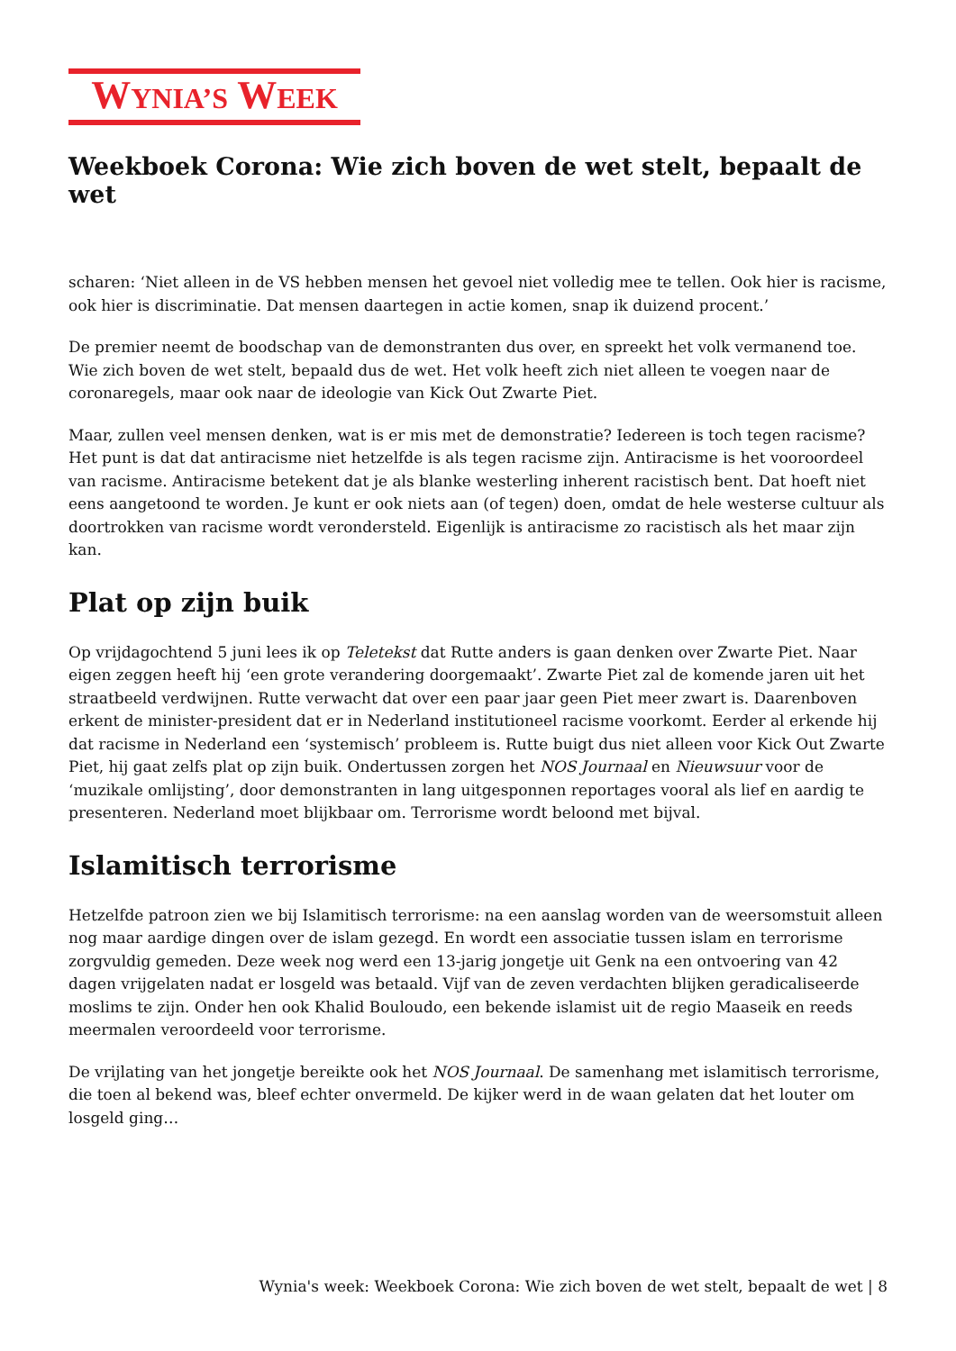WYNIA’S WEEK
Weekboek Corona: Wie zich boven de wet stelt, bepaalt de wet
scharen: ‘Niet alleen in de VS hebben mensen het gevoel niet volledig mee te tellen. Ook hier is racisme, ook hier is discriminatie. Dat mensen daartegen in actie komen, snap ik duizend procent.’
De premier neemt de boodschap van de demonstranten dus over, en spreekt het volk vermanend toe. Wie zich boven de wet stelt, bepaald dus de wet. Het volk heeft zich niet alleen te voegen naar de coronaregels, maar ook naar de ideologie van Kick Out Zwarte Piet.
Maar, zullen veel mensen denken, wat is er mis met de demonstratie? Iedereen is toch tegen racisme? Het punt is dat dat antiracisme niet hetzelfde is als tegen racisme zijn. Antiracisme is het vooroordeel van racisme. Antiracisme betekent dat je als blanke westerling inherent racistisch bent. Dat hoeft niet eens aangetoond te worden. Je kunt er ook niets aan (of tegen) doen, omdat de hele westerse cultuur als doortrokken van racisme wordt verondersteld. Eigenlijk is antiracisme zo racistisch als het maar zijn kan.
Plat op zijn buik
Op vrijdagochtend 5 juni lees ik op Teletekst dat Rutte anders is gaan denken over Zwarte Piet. Naar eigen zeggen heeft hij ‘een grote verandering doorgemaakt’. Zwarte Piet zal de komende jaren uit het straatbeeld verdwijnen. Rutte verwacht dat over een paar jaar geen Piet meer zwart is. Daarenboven erkent de minister-president dat er in Nederland institutioneel racisme voorkomt. Eerder al erkende hij dat racisme in Nederland een ‘systemisch’ probleem is. Rutte buigt dus niet alleen voor Kick Out Zwarte Piet, hij gaat zelfs plat op zijn buik. Ondertussen zorgen het NOS Journaal en Nieuwsuur voor de ‘muzikale omlijsting’, door demonstranten in lang uitgesponnen reportages vooral als lief en aardig te presenteren. Nederland moet blijkbaar om. Terrorisme wordt beloond met bijval.
Islamitisch terrorisme
Hetzelfde patroon zien we bij Islamitisch terrorisme: na een aanslag worden van de weersomstuit alleen nog maar aardige dingen over de islam gezegd. En wordt een associatie tussen islam en terrorisme zorgvuldig gemeden. Deze week nog werd een 13-jarig jongetje uit Genk na een ontvoering van 42 dagen vrijgelaten nadat er losgeld was betaald. Vijf van de zeven verdachten blijken geradicaliseerde moslims te zijn. Onder hen ook Khalid Bouloudo, een bekende islamist uit de regio Maaseik en reeds meermalen veroordeeld voor terrorisme.
De vrijlating van het jongetje bereikte ook het NOS Journaal. De samenhang met islamitisch terrorisme, die toen al bekend was, bleef echter onvermeld. De kijker werd in de waan gelaten dat het louter om losgeld ging…
Wynia's week: Weekboek Corona: Wie zich boven de wet stelt, bepaalt de wet | 8